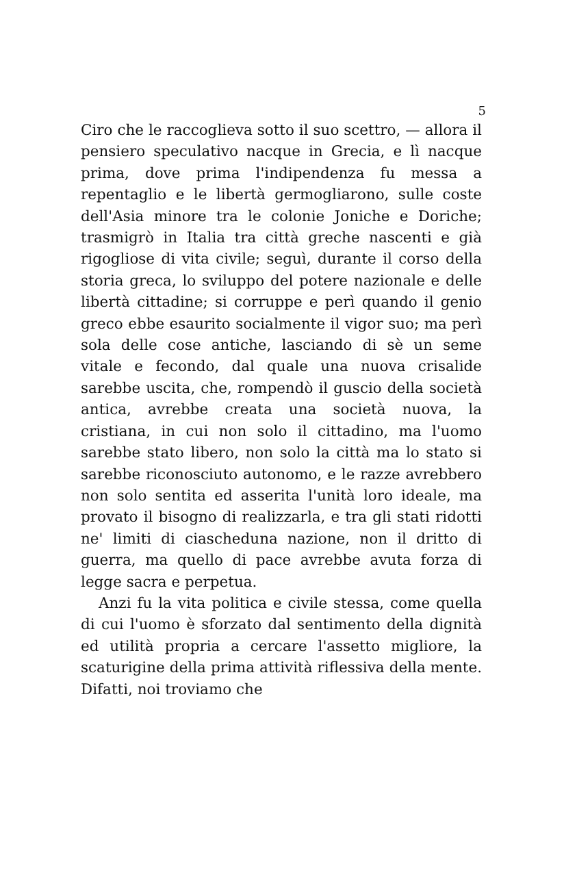5
Ciro che le raccoglieva sotto il suo scettro, — allora il pensiero speculativo nacque in Grecia, e lì nacque prima, dove prima l'indipendenza fu messa a repentaglio e le libertà germogliarono, sulle coste dell'Asia minore tra le colonie Joniche e Doriche; trasmigrò in Italia tra città greche nascenti e già rigogliose di vita civile; seguì, durante il corso della storia greca, lo sviluppo del potere nazionale e delle libertà cittadine; si corruppe e perì quando il genio greco ebbe esaurito socialmente il vigor suo; ma perì sola delle cose antiche, lasciando di sè un seme vitale e fecondo, dal quale una nuova crisalide sarebbe uscita, che, rompendò il guscio della società antica, avrebbe creata una società nuova, la cristiana, in cui non solo il cittadino, ma l'uomo sarebbe stato libero, non solo la città ma lo stato si sarebbe riconosciuto autonomo, e le razze avrebbero non solo sentita ed asserita l'unità loro ideale, ma provato il bisogno di realizzarla, e tra gli stati ridotti ne' limiti di ciascheduna nazione, non il dritto di guerra, ma quello di pace avrebbe avuta forza di legge sacra e perpetua.
Anzi fu la vita politica e civile stessa, come quella di cui l'uomo è sforzato dal sentimento della dignità ed utilità propria a cercare l'assetto migliore, la scaturigine della prima attività riflessiva della mente. Difatti, noi troviamo che